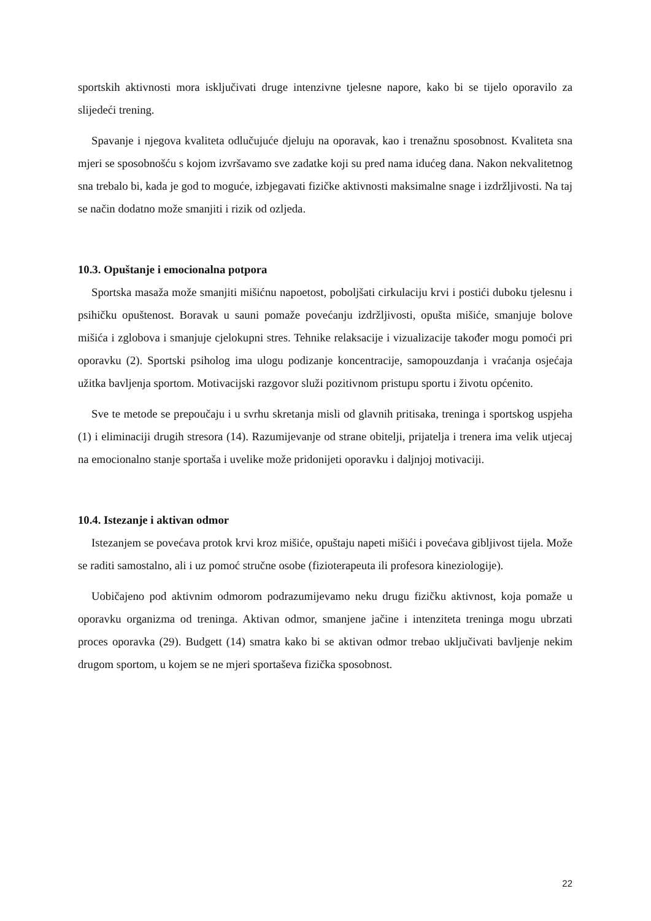sportskih aktivnosti mora isključivati druge intenzivne tjelesne napore, kako bi se tijelo oporavilo za slijedeći trening.
Spavanje i njegova kvaliteta odlučujuće djeluju na oporavak, kao i trenažnu sposobnost. Kvaliteta sna mjeri se sposobnošću s kojom izvršavamo sve zadatke koji su pred nama idućeg dana. Nakon nekvalitetnog sna trebalo bi, kada je god to moguće, izbjegavati fizičke aktivnosti maksimalne snage i izdržljivosti. Na taj se način dodatno može smanjiti i rizik od ozljeda.
10.3. Opuštanje i emocionalna potpora
Sportska masaža može smanjiti mišićnu napoetost, poboljšati cirkulaciju krvi i postići duboku tjelesnu i psihičku opuštenost. Boravak u sauni pomaže povećanju izdržljivosti, opušta mišiće, smanjuje bolove mišića i zglobova i smanjuje cjelokupni stres. Tehnike relaksacije i vizualizacije također mogu pomoći pri oporavku (2). Sportski psiholog ima ulogu podizanje koncentracije, samopouzdanja i vraćanja osjećaja užitka bavljenja sportom. Motivacijski razgovor služi pozitivnom pristupu sportu i životu općenito.
Sve te metode se prepoučaju i u svrhu skretanja misli od glavnih pritisaka, treninga i sportskog uspjeha (1) i eliminaciji drugih stresora (14). Razumijevanje od strane obitelji, prijatelja i trenera ima velik utjecaj na emocionalno stanje sportaša i uvelike može pridonijeti oporavku i daljnjoj motivaciji.
10.4. Istezanje i aktivan odmor
Istezanjem se povećava protok krvi kroz mišiće, opuštaju napeti mišići i povećava gibljivost tijela. Može se raditi samostalno, ali i uz pomoć stručne osobe (fizioterapeuta ili profesora kineziologije).
Uobičajeno pod aktivnim odmorom podrazumijevamo neku drugu fizičku aktivnost, koja pomaže u oporavku organizma od treninga. Aktivan odmor, smanjene jačine i intenziteta treninga mogu ubrzati proces oporavka (29). Budgett (14) smatra kako bi se aktivan odmor trebao uključivati bavljenje nekim drugom sportom, u kojem se ne mjeri sportaševa fizička sposobnost.
22